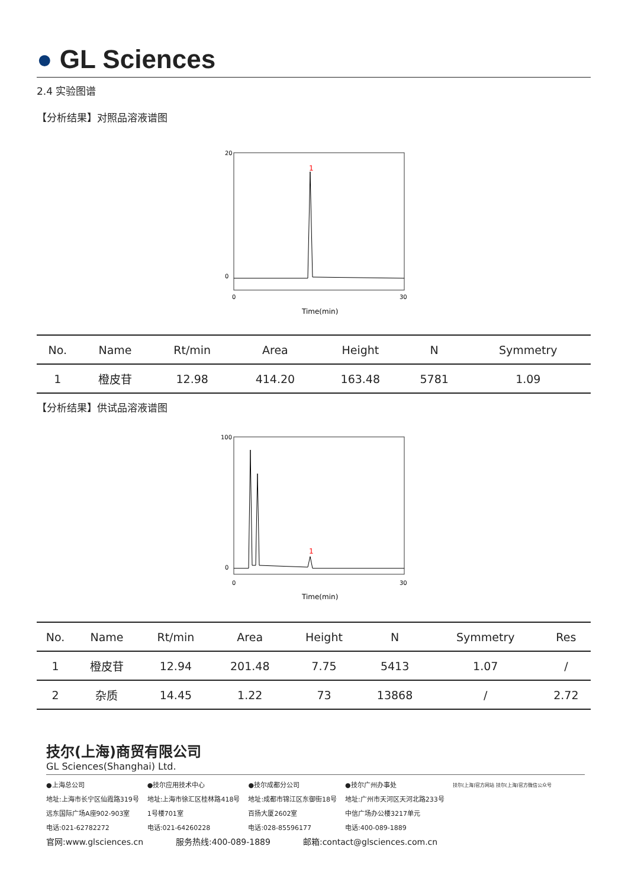● GL Sciences
2.4 实验图谱
【分析结果】对照品溶液谱图
1
Time(min)
20
0
0
30
| No. | Name | Rt/min | Area | Height | N | Symmetry |
| --- | --- | --- | --- | --- | --- | --- |
| 1 | 橙皮苷 | 12.98 | 414.20 | 163.48 | 5781 | 1.09 |
【分析结果】供试品溶液谱图
1
Time(min)
100
0
0
30
| No. | Name | Rt/min | Area | Height | N | Symmetry | Res |
| --- | --- | --- | --- | --- | --- | --- | --- |
| 1 | 橙皮苷 | 12.94 | 201.48 | 7.75 | 5413 | 1.07 | / |
| 2 | 杂质 | 14.45 | 1.22 | 73 | 13868 | / | 2.72 |
技尔(上海)商贸有限公司
GL Sciences(Shanghai) Ltd.
●上海总公司
地址:上海市长宁区仙霞路319号
远东国际广场A座902-903室
电话:021-62782272
●技尔应用技术中心
地址:上海市徐汇区桂林路418号
1号楼701室
电话:021-64260228
●技尔成都分公司
地址:成都市锦江区东御街18号
百扬大厦2602室
电话:028-85596177
●技尔广州办事处
地址:广州市天河区天河北路233号
中信广场办公楼3217单元
电话:400-089-1889
技尔(上海)官方网站 技尔(上海)官方微信公众号
官网:www.glsciences.cn 服务热线:400-089-1889 邮箱:contact@glsciences.com.cn